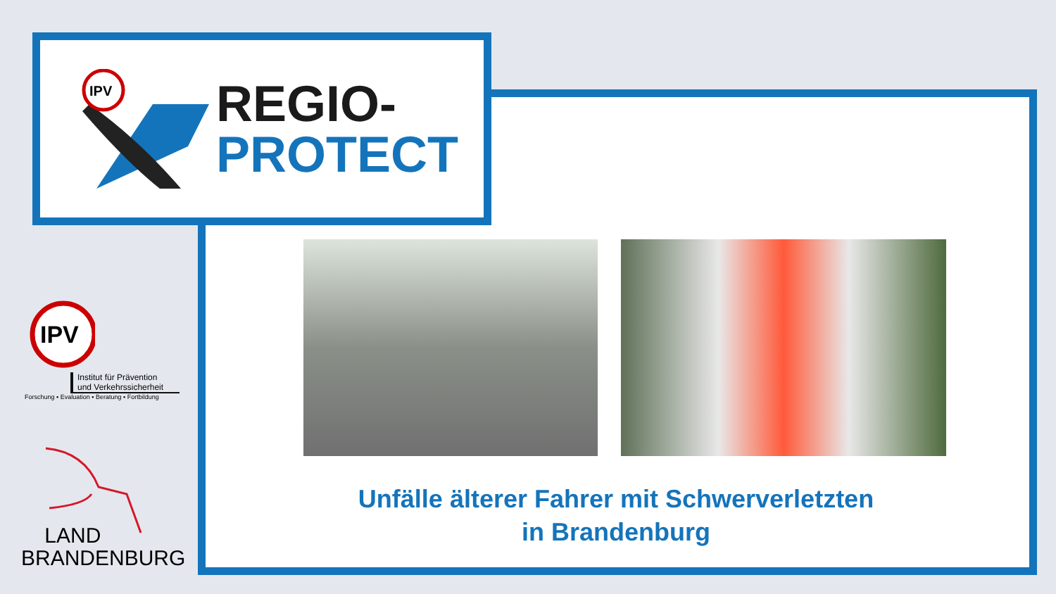IPV
REGIO-
PROTECT
Unfälle älterer Fahrer mit Schwerverletzten
in Brandenburg
IPV
Institut für Prävention
und Verkehrssicherheit
Forschung ▪ Evaluation ▪ Beratung ▪ Fortbildung
LAND
BRANDENBURG